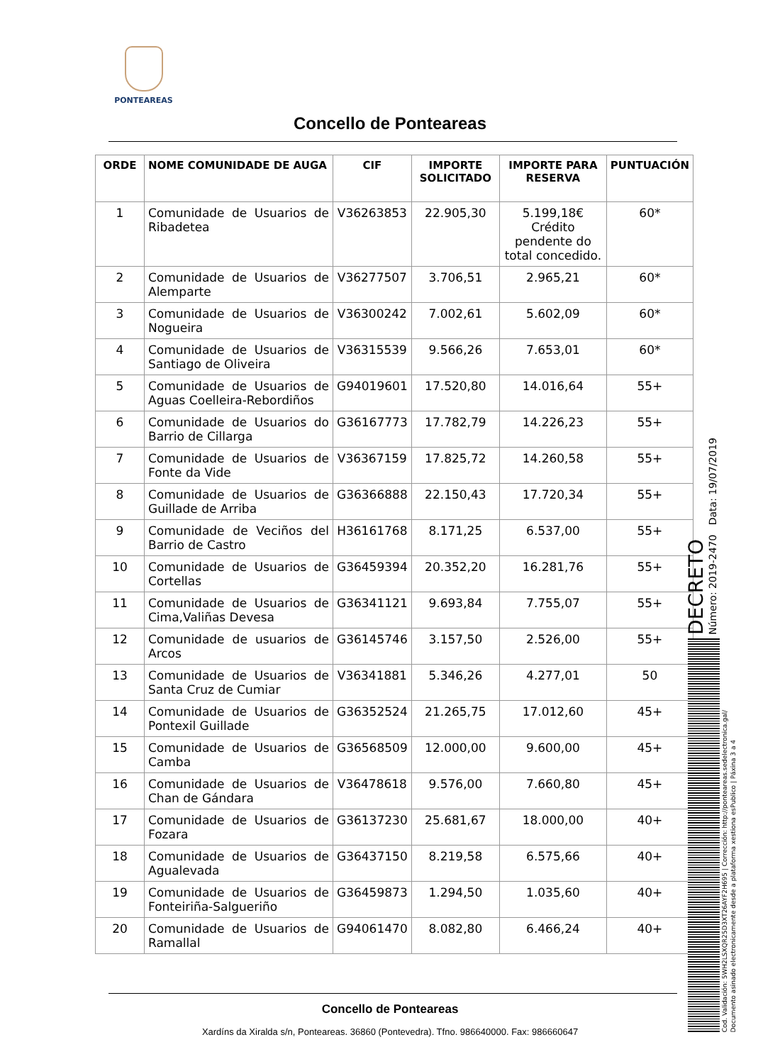PONTEAREAS
Concello de Ponteareas
| ORDE | NOME COMUNIDADE DE AUGA | CIF | IMPORTE SOLICITADO | IMPORTE PARA RESERVA | PUNTUACIÓN |
| --- | --- | --- | --- | --- | --- |
| 1 | Comunidade de Usuarios de Ribadetea | V36263853 | 22.905,30 | 5.199,18€ Crédito pendente do total concedido. | 60* |
| 2 | Comunidade de Usuarios de Alemparte | V36277507 | 3.706,51 | 2.965,21 | 60* |
| 3 | Comunidade de Usuarios de Nogueira | V36300242 | 7.002,61 | 5.602,09 | 60* |
| 4 | Comunidade de Usuarios de Santiago de Oliveira | V36315539 | 9.566,26 | 7.653,01 | 60* |
| 5 | Comunidade de Usuarios de Aguas Coelleira-Rebordiños | G94019601 | 17.520,80 | 14.016,64 | 55+ |
| 6 | Comunidade de Usuarios do Barrio de Cillarga | G36167773 | 17.782,79 | 14.226,23 | 55+ |
| 7 | Comunidade de Usuarios de Fonte da Vide | V36367159 | 17.825,72 | 14.260,58 | 55+ |
| 8 | Comunidade de Usuarios de Guillade de Arriba | G36366888 | 22.150,43 | 17.720,34 | 55+ |
| 9 | Comunidade de Veciños del Barrio de Castro | H36161768 | 8.171,25 | 6.537,00 | 55+ |
| 10 | Comunidade de Usuarios de Cortellas | G36459394 | 20.352,20 | 16.281,76 | 55+ |
| 11 | Comunidade de Usuarios de Cima,Valiñas Devesa | G36341121 | 9.693,84 | 7.755,07 | 55+ |
| 12 | Comunidade de usuarios de Arcos | G36145746 | 3.157,50 | 2.526,00 | 55+ |
| 13 | Comunidade de Usuarios de Santa Cruz de Cumiar | V36341881 | 5.346,26 | 4.277,01 | 50 |
| 14 | Comunidade de Usuarios de Pontexil Guillade | G36352524 | 21.265,75 | 17.012,60 | 45+ |
| 15 | Comunidade de Usuarios de Camba | G36568509 | 12.000,00 | 9.600,00 | 45+ |
| 16 | Comunidade de Usuarios de Chan de Gándara | V36478618 | 9.576,00 | 7.660,80 | 45+ |
| 17 | Comunidade de Usuarios de Fozara | G36137230 | 25.681,67 | 18.000,00 | 40+ |
| 18 | Comunidade de Usuarios de Agualevada | G36437150 | 8.219,58 | 6.575,66 | 40+ |
| 19 | Comunidade de Usuarios de Fonteiriña-Salgueriño | G36459873 | 1.294,50 | 1.035,60 | 40+ |
| 20 | Comunidade de Usuarios de Ramallal | G94061470 | 8.082,80 | 6.466,24 | 40+ |
Concello de Ponteareas
Xardíns da Xiralda s/n, Ponteareas. 36860 (Pontevedra). Tfno. 986640000. Fax: 986660647
DECRETO
Número: 2019-2470 Data: 19/07/2019
Cod. Validación: 5WH2LSXQR25D3XT26AYF2H695 | Corrección: http://ponteareas.sedelectronica.gal/
Documento asinado electronicamente desde a plataforma xestiona esPublico | Páxina 3 a 4